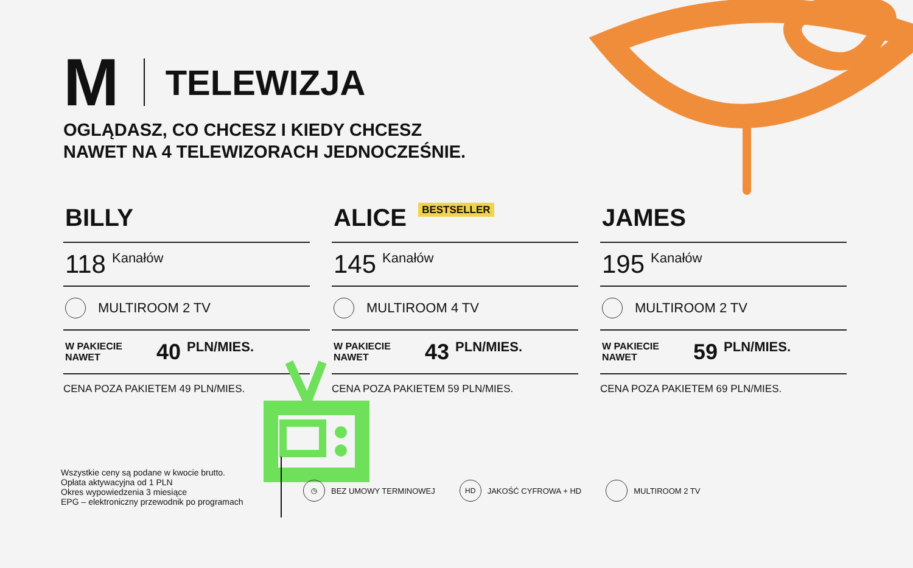M
TELEWIZJA
OGLĄDASZ, CO CHCESZ I KIEDY CHCESZ
NAWET NA 4 TELEWIZORACH JEDNOCZEŚNIE.
BILLY
118 Kanałów
MULTIROOM 2 TV
W PAKIECIE NAWET 40 PLN/MIES.
CENA POZA PAKIETEM 49 PLN/MIES.
ALICE BESTSELLER
145 Kanałów
MULTIROOM 4 TV
W PAKIECIE NAWET 43 PLN/MIES.
CENA POZA PAKIETEM 59 PLN/MIES.
JAMES
195 Kanałów
MULTIROOM 2 TV
W PAKIECIE NAWET 59 PLN/MIES.
CENA POZA PAKIETEM 69 PLN/MIES.
Wszystkie ceny są podane w kwocie brutto.
Opłata aktywacyjna od 1 PLN
Okres wypowiedzenia 3 miesiące
EPG – elektroniczny przewodnik po programach
◷ BEZ UMOWY TERMINOWEJ HD JAKOŚĆ CYFROWA + HD MULTIROOM 2 TV